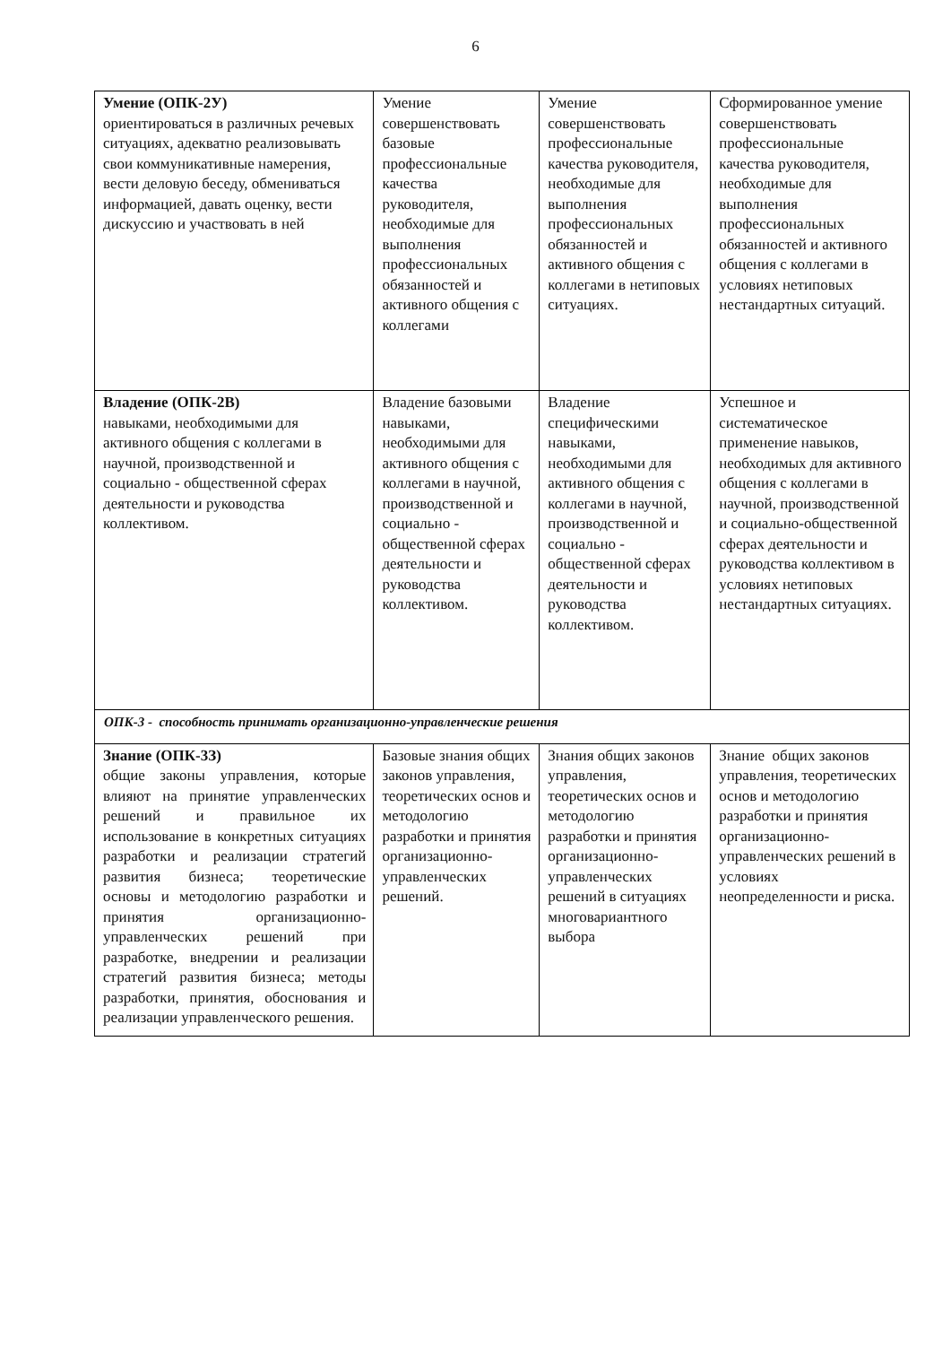6
| Умение (ОПК-2У) ориентироваться в различных речевых ситуациях, адекватно реализовывать свои коммуникативные намерения, вести деловую беседу, обмениваться информацией, давать оценку, вести дискуссию и участвовать в ней | Умение совершенствовать базовые профессиональные качества руководителя, необходимые для выполнения профессиональных обязанностей и активного общения с коллегами | Умение совершенствовать профессиональные качества руководителя, необходимые для выполнения профессиональных обязанностей и активного общения с коллегами в нетиповых ситуациях. | Сформированное умение совершенствовать профессиональные качества руководителя, необходимые для выполнения профессиональных обязанностей и активного общения с коллегами в условиях нетиповых нестандартных ситуаций. |
| Владение (ОПК-2В) навыками, необходимыми для активного общения с коллегами в научной, производственной и социально - общественной сферах деятельности и руководства коллективом. | Владение базовыми навыками, необходимыми для активного общения с коллегами в научной, производственной и социально - общественной сферах деятельности и руководства коллективом. | Владение специфическими навыками, необходимыми для активного общения с коллегами в научной, производственной и социально - общественной сферах деятельности и руководства коллективом. | Успешное и систематическое применение навыков, необходимых для активного общения с коллегами в научной, производственной и социально-общественной сферах деятельности и руководства коллективом в условиях нетиповых нестандартных ситуациях. |
| ОПК-3 - способность принимать организационно-управленческие решения | | | |
| Знание (ОПК-3З) общие законы управления, которые влияют на принятие управленческих решений и правильное их использование в конкретных ситуациях разработки и реализации стратегий развития бизнеса; теоретические основы и методологию разработки и принятия организационно-управленческих решений при разработке, внедрении и реализации стратегий развития бизнеса; методы разработки, принятия, обоснования и реализации управленческого решения. | Базовые знания общих законов управления, теоретических основ и методологию разработки и принятия организационно-управленческих решений. | Знания общих законов управления, теоретических основ и методологию разработки и принятия организационно-управленческих решений в ситуациях многовариантного выбора | Знание общих законов управления, теоретических основ и методологию разработки и принятия организационно-управленческих решений в условиях неопределенности и риска. |